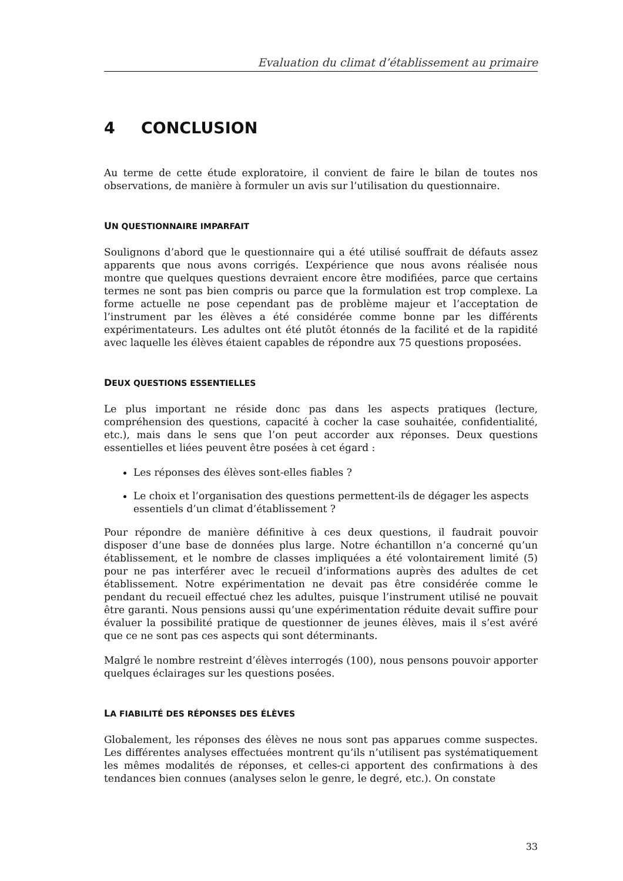Evaluation du climat d’établissement au primaire
4 CONCLUSION
Au terme de cette étude exploratoire, il convient de faire le bilan de toutes nos observations, de manière à formuler un avis sur l’utilisation du questionnaire.
UN QUESTIONNAIRE IMPARFAIT
Soulignons d’abord que le questionnaire qui a été utilisé souffrait de défauts assez apparents que nous avons corrigés. L’expérience que nous avons réalisée nous montre que quelques questions devraient encore être modifiées, parce que certains termes ne sont pas bien compris ou parce que la formulation est trop complexe. La forme actuelle ne pose cependant pas de problème majeur et l’acceptation de l’instrument par les élèves a été considérée comme bonne par les différents expérimentateurs. Les adultes ont été plutôt étonnés de la facilité et de la rapidité avec laquelle les élèves étaient capables de répondre aux 75 questions proposées.
DEUX QUESTIONS ESSENTIELLES
Le plus important ne réside donc pas dans les aspects pratiques (lecture, compréhension des questions, capacité à cocher la case souhaitée, confidentialité, etc.), mais dans le sens que l’on peut accorder aux réponses. Deux questions essentielles et liées peuvent être posées à cet égard :
Les réponses des élèves sont-elles fiables ?
Le choix et l’organisation des questions permettent-ils de dégager les aspects essentiels d’un climat d’établissement ?
Pour répondre de manière définitive à ces deux questions, il faudrait pouvoir disposer d’une base de données plus large. Notre échantillon n’a concerné qu’un établissement, et le nombre de classes impliquées a été volontairement limité (5) pour ne pas interférer avec le recueil d’informations auprès des adultes de cet établissement. Notre expérimentation ne devait pas être considérée comme le pendant du recueil effectué chez les adultes, puisque l’instrument utilisé ne pouvait être garanti. Nous pensions aussi qu’une expérimentation réduite devait suffire pour évaluer la possibilité pratique de questionner de jeunes élèves, mais il s’est avéré que ce ne sont pas ces aspects qui sont déterminants.
Malgré le nombre restreint d’élèves interrogés (100), nous pensons pouvoir apporter quelques éclairages sur les questions posées.
LA FIABILITÉ DES RÉPONSES DES ÉLÈVES
Globalement, les réponses des élèves ne nous sont pas apparues comme suspectes. Les différentes analyses effectuées montrent qu’ils n’utilisent pas systématiquement les mêmes modalités de réponses, et celles-ci apportent des confirmations à des tendances bien connues (analyses selon le genre, le degré, etc.). On constate
33